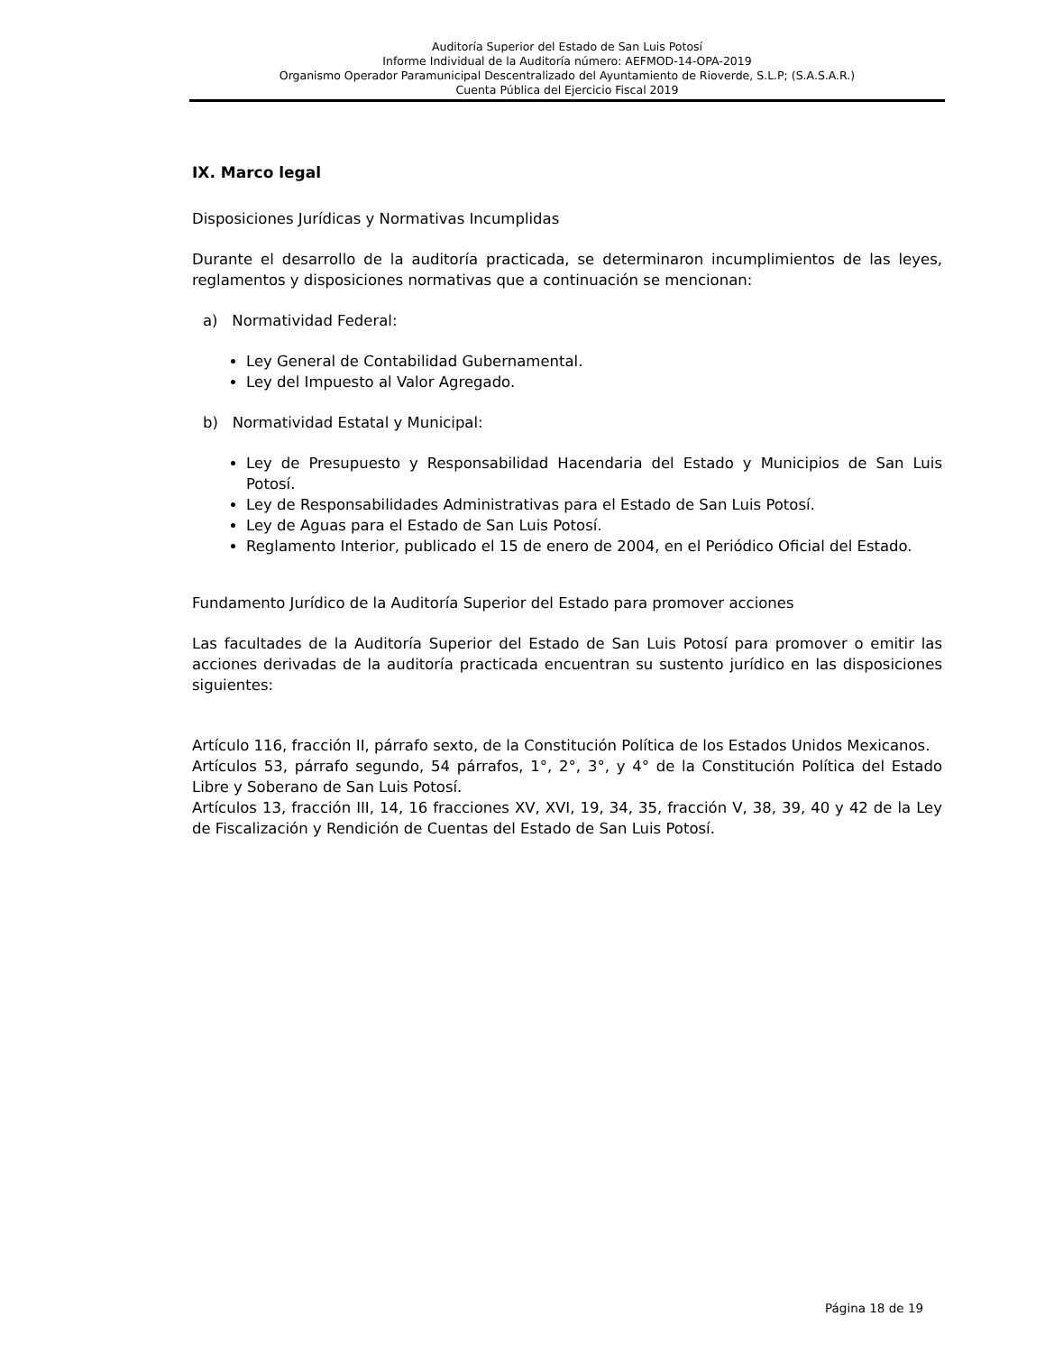Auditoría Superior del Estado de San Luis Potosí
Informe Individual de la Auditoría número: AEFMOD-14-OPA-2019
Organismo Operador Paramunicipal Descentralizado del Ayuntamiento de Rioverde, S.L.P; (S.A.S.A.R.)
Cuenta Pública del Ejercicio Fiscal 2019
IX. Marco legal
Disposiciones Jurídicas y Normativas Incumplidas
Durante el desarrollo de la auditoría practicada, se determinaron incumplimientos de las leyes, reglamentos y disposiciones normativas que a continuación se mencionan:
a) Normatividad Federal:
Ley General de Contabilidad Gubernamental.
Ley del Impuesto al Valor Agregado.
b) Normatividad Estatal y Municipal:
Ley de Presupuesto y Responsabilidad Hacendaria del Estado y Municipios de San Luis Potosí.
Ley de Responsabilidades Administrativas para el Estado de San Luis Potosí.
Ley de Aguas para el Estado de San Luis Potosí.
Reglamento Interior, publicado el 15 de enero de 2004, en el Periódico Oficial del Estado.
Fundamento Jurídico de la Auditoría Superior del Estado para promover acciones
Las facultades de la Auditoría Superior del Estado de San Luis Potosí para promover o emitir las acciones derivadas de la auditoría practicada encuentran su sustento jurídico en las disposiciones siguientes:
Artículo 116, fracción II, párrafo sexto, de la Constitución Política de los Estados Unidos Mexicanos.
Artículos 53, párrafo segundo, 54 párrafos, 1°, 2°, 3°, y 4° de la Constitución Política del Estado Libre y Soberano de San Luis Potosí.
Artículos 13, fracción III, 14, 16 fracciones XV, XVI, 19, 34, 35, fracción V, 38, 39, 40 y 42 de la Ley de Fiscalización y Rendición de Cuentas del Estado de San Luis Potosí.
Página 18 de 19